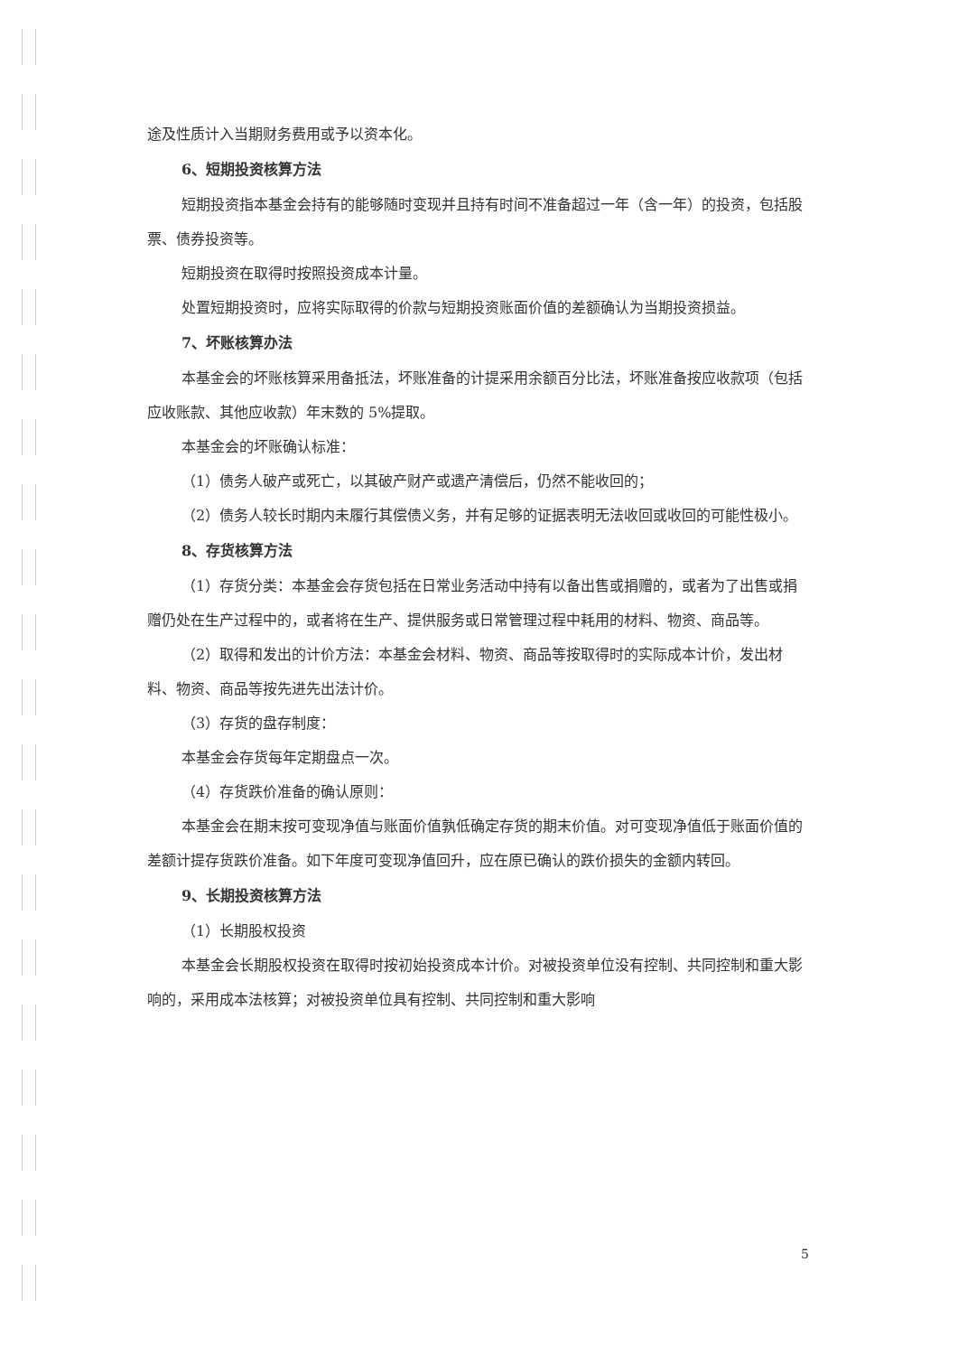途及性质计入当期财务费用或予以资本化。
6、短期投资核算方法
短期投资指本基金会持有的能够随时变现并且持有时间不准备超过一年（含一年）的投资，包括股票、债券投资等。
短期投资在取得时按照投资成本计量。
处置短期投资时，应将实际取得的价款与短期投资账面价值的差额确认为当期投资损益。
7、坏账核算办法
本基金会的坏账核算采用备抵法，坏账准备的计提采用余额百分比法，坏账准备按应收款项（包括应收账款、其他应收款）年末数的 5%提取。
本基金会的坏账确认标准：
（1）债务人破产或死亡，以其破产财产或遗产清偿后，仍然不能收回的；
（2）债务人较长时期内未履行其偿债义务，并有足够的证据表明无法收回或收回的可能性极小。
8、存货核算方法
（1）存货分类：本基金会存货包括在日常业务活动中持有以备出售或捐赠的，或者为了出售或捐赠仍处在生产过程中的，或者将在生产、提供服务或日常管理过程中耗用的材料、物资、商品等。
（2）取得和发出的计价方法：本基金会材料、物资、商品等按取得时的实际成本计价，发出材料、物资、商品等按先进先出法计价。
（3）存货的盘存制度：
本基金会存货每年定期盘点一次。
（4）存货跌价准备的确认原则：
本基金会在期末按可变现净值与账面价值孰低确定存货的期末价值。对可变现净值低于账面价值的差额计提存货跌价准备。如下年度可变现净值回升，应在原已确认的跌价损失的金额内转回。
9、长期投资核算方法
（1）长期股权投资
本基金会长期股权投资在取得时按初始投资成本计价。对被投资单位没有控制、共同控制和重大影响的，采用成本法核算；对被投资单位具有控制、共同控制和重大影响
5